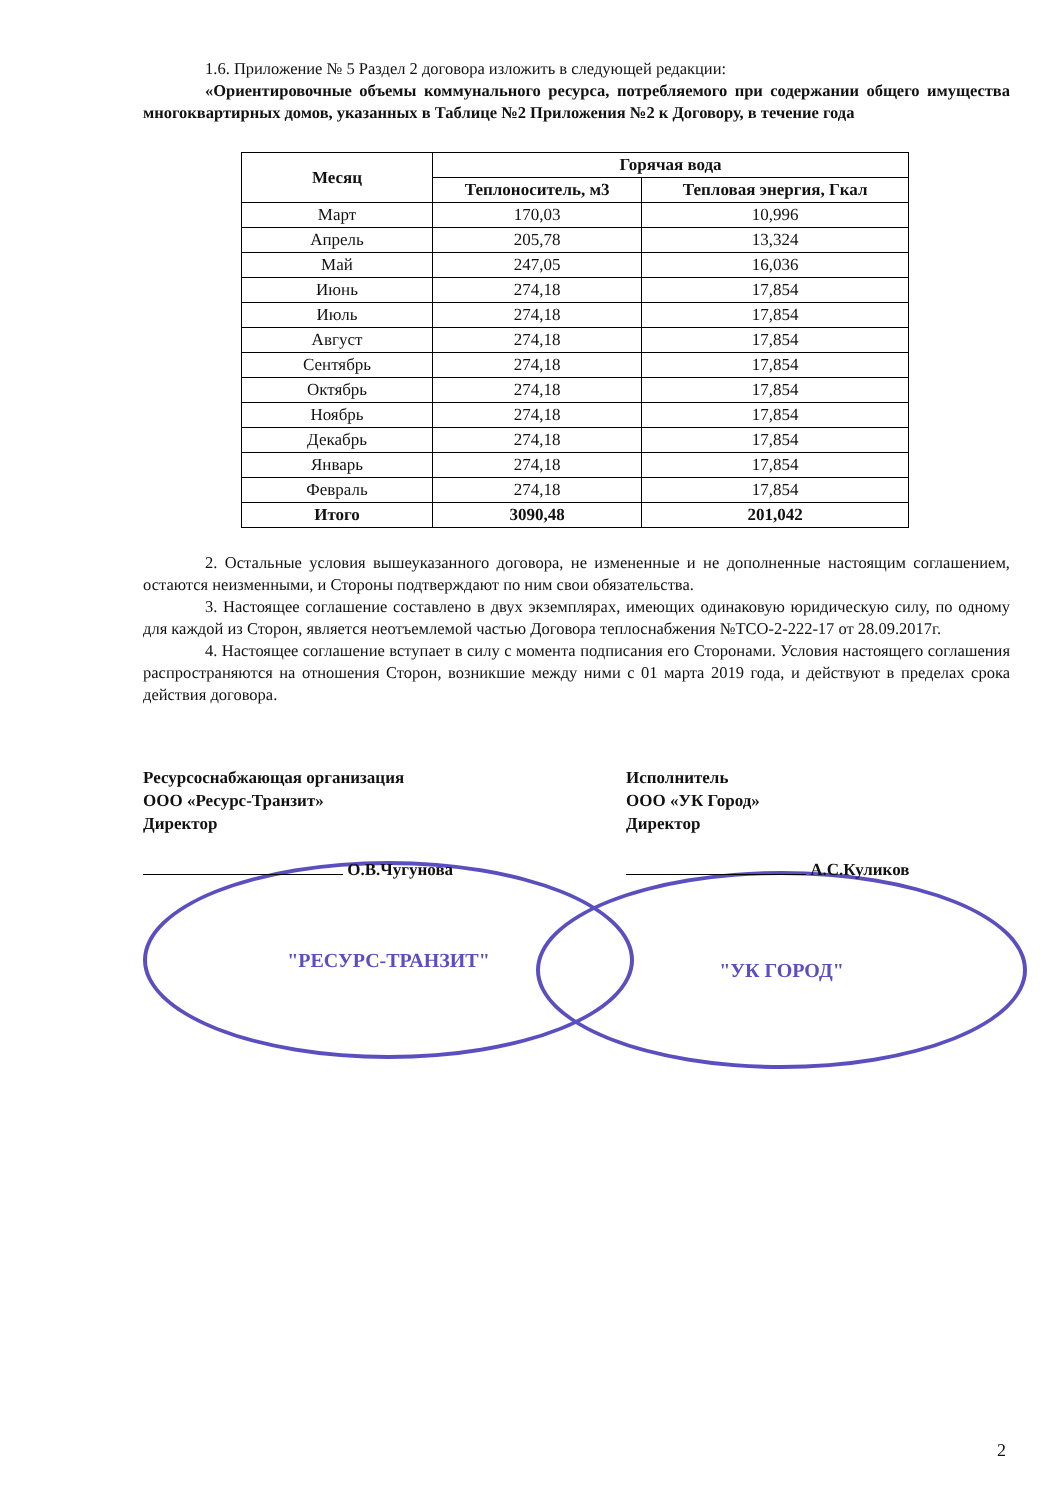1.6. Приложение № 5 Раздел 2 договора изложить в следующей редакции:
«Ориентировочные объемы коммунального ресурса, потребляемого при содержании общего имущества многоквартирных домов, указанных в Таблице №2 Приложения №2 к Договору, в течение года
| Месяц | Горячая вода | |
| --- | --- | --- |
| | Теплоноситель, м3 | Тепловая энергия, Гкал |
| Март | 170,03 | 10,996 |
| Апрель | 205,78 | 13,324 |
| Май | 247,05 | 16,036 |
| Июнь | 274,18 | 17,854 |
| Июль | 274,18 | 17,854 |
| Август | 274,18 | 17,854 |
| Сентябрь | 274,18 | 17,854 |
| Октябрь | 274,18 | 17,854 |
| Ноябрь | 274,18 | 17,854 |
| Декабрь | 274,18 | 17,854 |
| Январь | 274,18 | 17,854 |
| Февраль | 274,18 | 17,854 |
| Итого | 3090,48 | 201,042 |
2. Остальные условия вышеуказанного договора, не измененные и не дополненные настоящим соглашением, остаются неизменными, и Стороны подтверждают по ним свои обязательства.
3. Настоящее соглашение составлено в двух экземплярах, имеющих одинаковую юридическую силу, по одному для каждой из Сторон, является неотъемлемой частью Договора теплоснабжения №ТСО-2-222-17 от 28.09.2017г.
4. Настоящее соглашение вступает в силу с момента подписания его Сторонами. Условия настоящего соглашения распространяются на отношения Сторон, возникшие между ними с 01 марта 2019 года, и действуют в пределах срока действия договора.
Ресурсоснабжающая организация
ООО «Ресурс-Транзит»
Директор
О.В.Чугунова
"РЕСУРС-ТРАНЗИТ"
Исполнитель
ООО «УК Город»
Директор
А.С.Куликов
"УК ГОРОД"
2